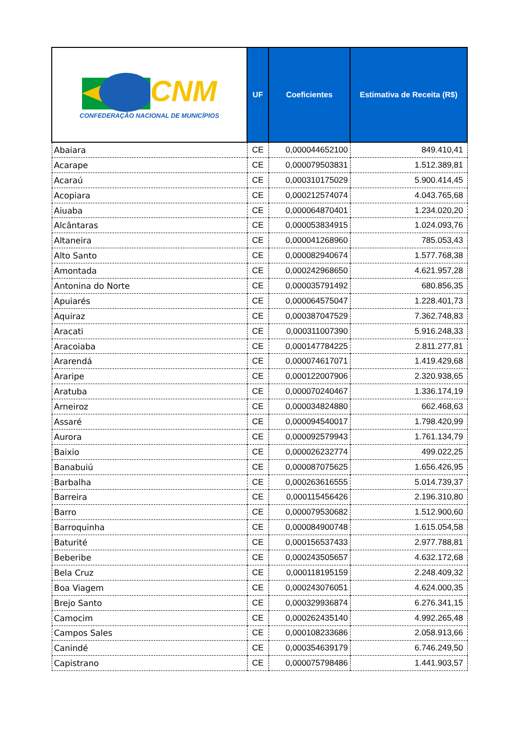| CNM CONFEDERAÇÃO NACIONAL DE MUNICÍPIOS | UF | Coeficientes | Estimativa de Receita (R$) |
| --- | --- | --- | --- |
| Abaiara | CE | 0,000044652100 | 849.410,41 |
| Acarape | CE | 0,000079503831 | 1.512.389,81 |
| Acaraú | CE | 0,000310175029 | 5.900.414,45 |
| Acopiara | CE | 0,000212574074 | 4.043.765,68 |
| Aiuaba | CE | 0,000064870401 | 1.234.020,20 |
| Alcântaras | CE | 0,000053834915 | 1.024.093,76 |
| Altaneira | CE | 0,000041268960 | 785.053,43 |
| Alto Santo | CE | 0,000082940674 | 1.577.768,38 |
| Amontada | CE | 0,000242968650 | 4.621.957,28 |
| Antonina do Norte | CE | 0,000035791492 | 680.856,35 |
| Apuiarés | CE | 0,000064575047 | 1.228.401,73 |
| Aquiraz | CE | 0,000387047529 | 7.362.748,83 |
| Aracati | CE | 0,000311007390 | 5.916.248,33 |
| Aracoiaba | CE | 0,000147784225 | 2.811.277,81 |
| Ararendá | CE | 0,000074617071 | 1.419.429,68 |
| Araripe | CE | 0,000122007906 | 2.320.938,65 |
| Aratuba | CE | 0,000070240467 | 1.336.174,19 |
| Arneiroz | CE | 0,000034824880 | 662.468,63 |
| Assaré | CE | 0,000094540017 | 1.798.420,99 |
| Aurora | CE | 0,000092579943 | 1.761.134,79 |
| Baixio | CE | 0,000026232774 | 499.022,25 |
| Banabuiú | CE | 0,000087075625 | 1.656.426,95 |
| Barbalha | CE | 0,000263616555 | 5.014.739,37 |
| Barreira | CE | 0,000115456426 | 2.196.310,80 |
| Barro | CE | 0,000079530682 | 1.512.900,60 |
| Barroquinha | CE | 0,000084900748 | 1.615.054,58 |
| Baturité | CE | 0,000156537433 | 2.977.788,81 |
| Beberibe | CE | 0,000243505657 | 4.632.172,68 |
| Bela Cruz | CE | 0,000118195159 | 2.248.409,32 |
| Boa Viagem | CE | 0,000243076051 | 4.624.000,35 |
| Brejo Santo | CE | 0,000329936874 | 6.276.341,15 |
| Camocim | CE | 0,000262435140 | 4.992.265,48 |
| Campos Sales | CE | 0,000108233686 | 2.058.913,66 |
| Canindé | CE | 0,000354639179 | 6.746.249,50 |
| Capistrano | CE | 0,000075798486 | 1.441.903,57 |